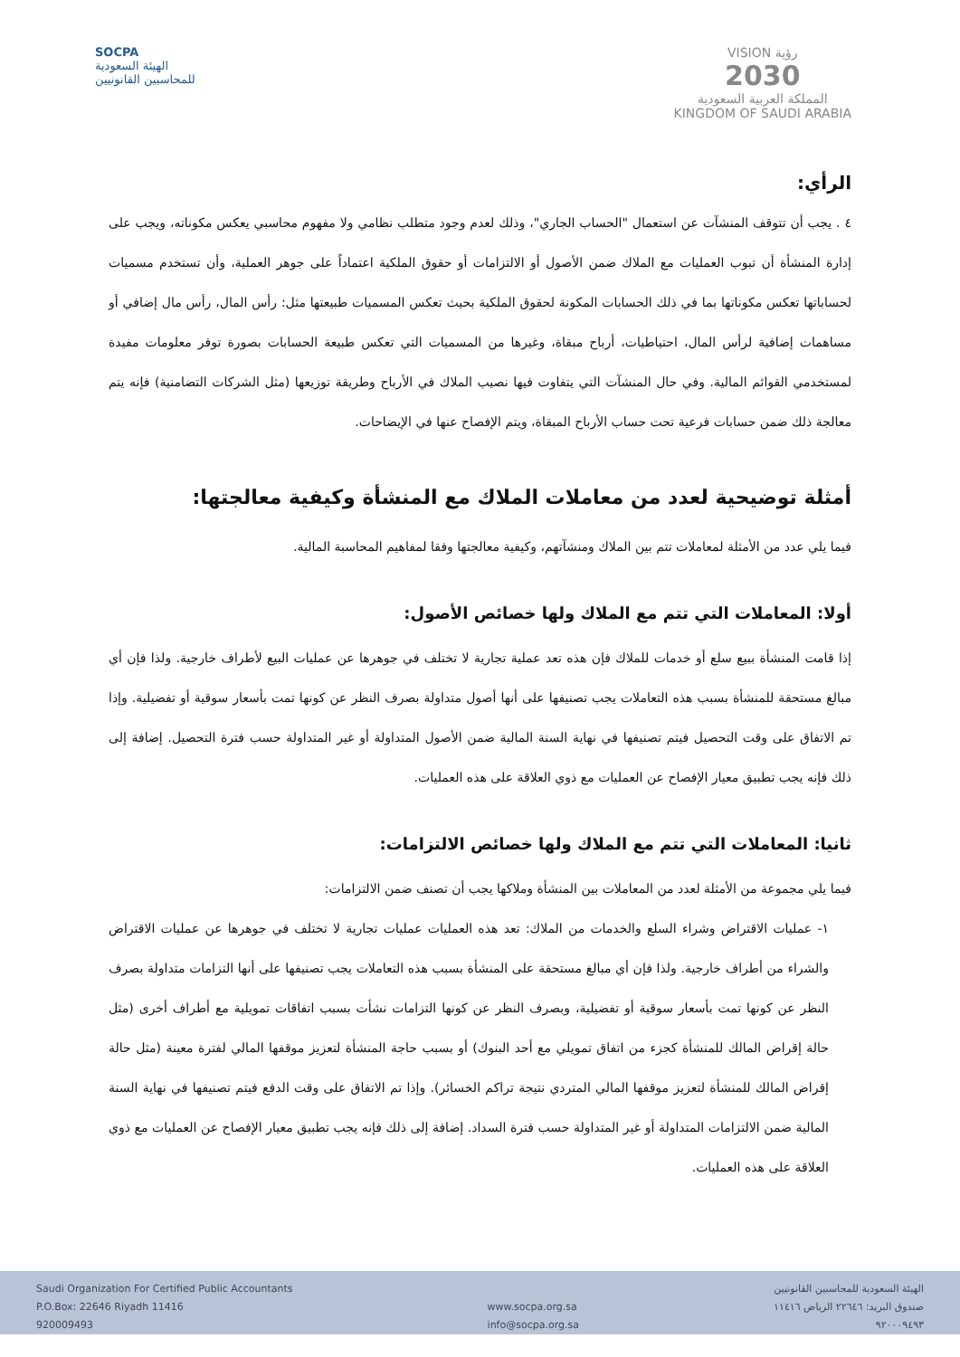SOCPA
الهيئة السعودية
للمحاسبين القانونيين
VISION رؤية
2030
المملكة العربية السعودية
KINGDOM OF SAUDI ARABIA
الرأي:
٤ . يجب أن تتوقف المنشآت عن استعمال "الحساب الجاري"، وذلك لعدم وجود متطلب نظامي ولا مفهوم محاسبي يعكس مكوناته، ويجب على إدارة المنشأة أن تبوب العمليات مع الملاك ضمن الأصول أو الالتزامات أو حقوق الملكية اعتماداً على جوهر العملية، وأن تستخدم مسميات لحساباتها تعكس مكوناتها بما في ذلك الحسابات المكونة لحقوق الملكية بحيث تعكس المسميات طبيعتها مثل: رأس المال، رأس مال إضافي أو مساهمات إضافية لرأس المال، احتياطيات، أرباح مبقاة، وغيرها من المسميات التي تعكس طبيعة الحسابات بصورة توفر معلومات مفيدة لمستخدمي القوائم المالية. وفي حال المنشآت التي يتفاوت فيها نصيب الملاك في الأرباح وطريقة توزيعها (مثل الشركات التضامنية) فإنه يتم معالجة ذلك ضمن حسابات فرعية تحت حساب الأرباح المبقاة، ويتم الإفصاح عنها في الإيضاحات.
أمثلة توضيحية لعدد من معاملات الملاك مع المنشأة وكيفية معالجتها:
فيما يلي عدد من الأمثلة لمعاملات تتم بين الملاك ومنشآتهم، وكيفية معالجتها وفقا لمفاهيم المحاسبة المالية.
أولا: المعاملات التي تتم مع الملاك ولها خصائص الأصول:
إذا قامت المنشأة ببيع سلع أو خدمات للملاك فإن هذه تعد عملية تجارية لا تختلف في جوهرها عن عمليات البيع لأطراف خارجية. ولذا فإن أي مبالغ مستحقة للمنشأة بسبب هذه التعاملات يجب تصنيفها على أنها أصول متداولة بصرف النظر عن كونها تمت بأسعار سوقية أو تفضيلية. وإذا تم الاتفاق على وقت التحصيل فيتم تصنيفها في نهاية السنة المالية ضمن الأصول المتداولة أو غير المتداولة حسب فترة التحصيل. إضافة إلى ذلك فإنه يجب تطبيق معيار الإفصاح عن العمليات مع ذوي العلاقة على هذه العمليات.
ثانيا: المعاملات التي تتم مع الملاك ولها خصائص الالتزامات:
فيما يلي مجموعة من الأمثلة لعدد من المعاملات بين المنشأة وملاكها يجب أن تصنف ضمن الالتزامات:
١- عمليات الاقتراض وشراء السلع والخدمات من الملاك: تعد هذه العمليات عمليات تجارية لا تختلف في جوهرها عن عمليات الاقتراض والشراء من أطراف خارجية. ولذا فإن أي مبالغ مستحقة على المنشأة بسبب هذه التعاملات يجب تصنيفها على أنها التزامات متداولة بصرف النظر عن كونها تمت بأسعار سوقية أو تفضيلية، وبصرف النظر عن كونها التزامات نشأت بسبب اتفاقات تمويلية مع أطراف أخرى (مثل حالة إقراض المالك للمنشأة كجزء من اتفاق تمويلي مع أحد البنوك) أو بسبب حاجة المنشأة لتعزيز موقفها المالي لفترة معينة (مثل حالة إقراض المالك للمنشأة لتعزيز موقفها المالي المتردي نتيجة تراكم الخسائر). وإذا تم الاتفاق على وقت الدفع فيتم تصنيفها في نهاية السنة المالية ضمن الالتزامات المتداولة أو غير المتداولة حسب فترة السداد. إضافة إلى ذلك فإنه يجب تطبيق معيار الإفصاح عن العمليات مع ذوي العلاقة على هذه العمليات.
Saudi Organization For Certified Public Accountants
P.O.Box: 22646 Riyadh 11416
920009493
www.socpa.org.sa
info@socpa.org.sa
الهيئة السعودية للمحاسبين القانونيين
صندوق البريد: ٢٢٦٤٦ الرياض ١١٤١٦
٩٢٠٠٠٩٤٩٣